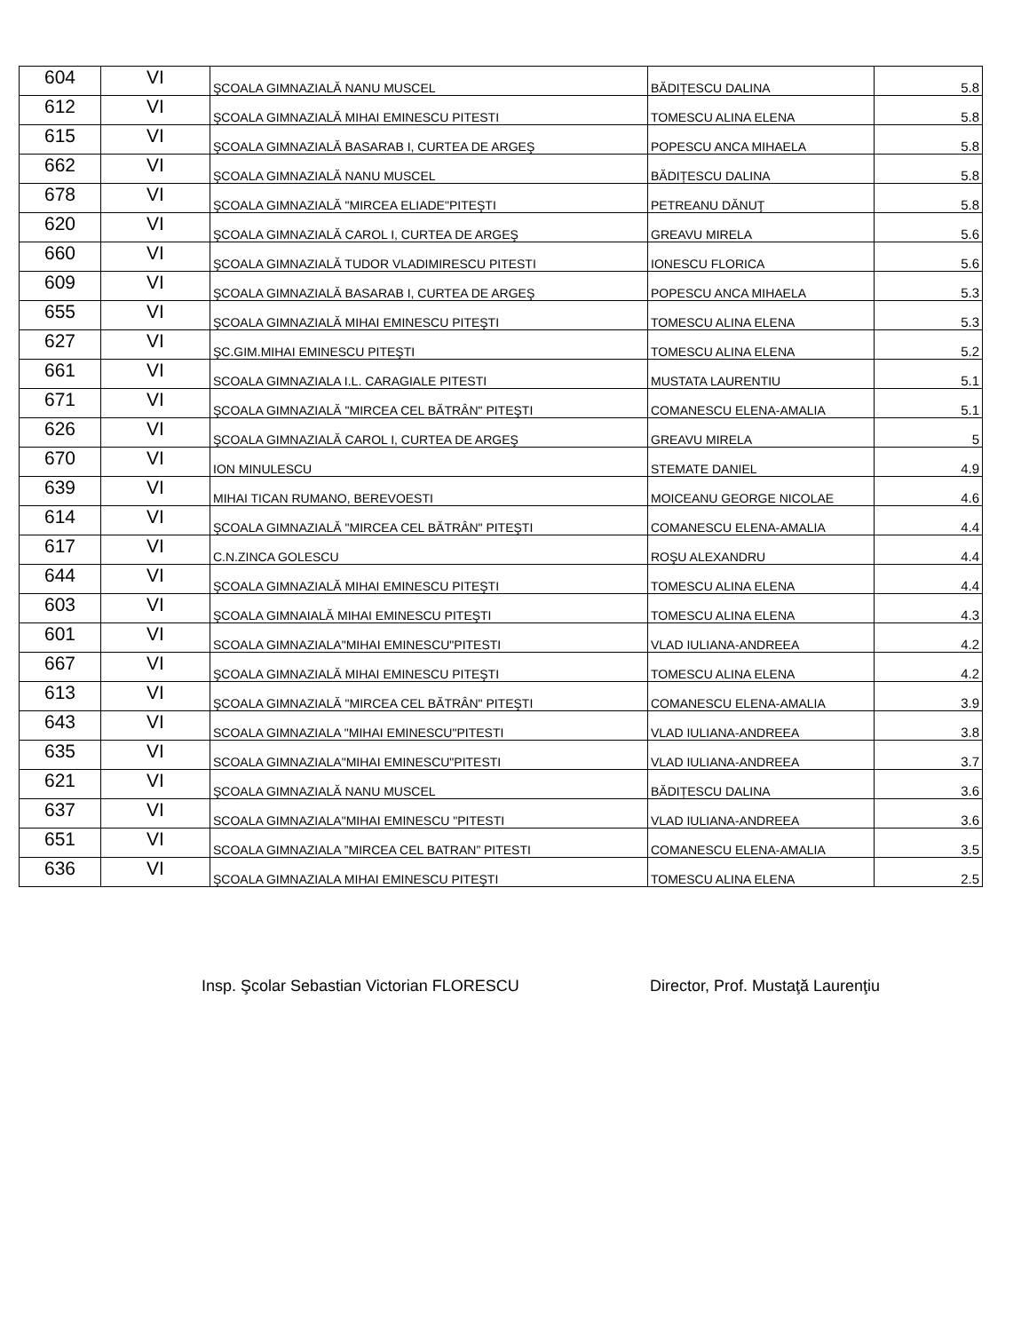| 604 | VI | ŞCOALA GIMNAZIALĂ NANU MUSCEL | BĂDIȚESCU DALINA | 5.8 |
| 612 | VI | ŞCOALA GIMNAZIALĂ MIHAI EMINESCU PITESTI | TOMESCU ALINA ELENA | 5.8 |
| 615 | VI | ŞCOALA GIMNAZIALĂ BASARAB I, CURTEA DE ARGEŞ | POPESCU ANCA MIHAELA | 5.8 |
| 662 | VI | ŞCOALA GIMNAZIALĂ NANU MUSCEL | BĂDIȚESCU DALINA | 5.8 |
| 678 | VI | ŞCOALA GIMNAZIALĂ "MIRCEA ELIADE"PITEŞTI | PETREANU DĂNUŢ | 5.8 |
| 620 | VI | ŞCOALA GIMNAZIALĂ CAROL I, CURTEA DE ARGEŞ | GREAVU MIRELA | 5.6 |
| 660 | VI | ŞCOALA GIMNAZIALĂ TUDOR VLADIMIRESCU PITESTI | IONESCU FLORICA | 5.6 |
| 609 | VI | ŞCOALA GIMNAZIALĂ BASARAB I, CURTEA DE ARGEŞ | POPESCU ANCA MIHAELA | 5.3 |
| 655 | VI | ŞCOALA GIMNAZIALĂ MIHAI EMINESCU PITEŞTI | TOMESCU ALINA ELENA | 5.3 |
| 627 | VI | ŞC.GIM.MIHAI EMINESCU PITEŞTI | TOMESCU ALINA ELENA | 5.2 |
| 661 | VI | SCOALA GIMNAZIALA I.L. CARAGIALE PITESTI | MUSTATA LAURENTIU | 5.1 |
| 671 | VI | ŞCOALA GIMNAZIALĂ "MIRCEA CEL BĂTRÂN" PITEŞTI | COMANESCU ELENA-AMALIA | 5.1 |
| 626 | VI | ŞCOALA GIMNAZIALĂ CAROL I, CURTEA DE ARGEŞ | GREAVU MIRELA | 5 |
| 670 | VI | ION MINULESCU | STEMATE DANIEL | 4.9 |
| 639 | VI | MIHAI TICAN RUMANO, BEREVOESTI | MOICEANU GEORGE NICOLAE | 4.6 |
| 614 | VI | ŞCOALA GIMNAZIALĂ "MIRCEA CEL BĂTRÂN" PITEŞTI | COMANESCU ELENA-AMALIA | 4.4 |
| 617 | VI | C.N.ZINCA GOLESCU | ROŞU ALEXANDRU | 4.4 |
| 644 | VI | ŞCOALA GIMNAZIALĂ MIHAI EMINESCU PITEŞTI | TOMESCU ALINA ELENA | 4.4 |
| 603 | VI | ŞCOALA GIMNAIALĂ MIHAI EMINESCU PITEŞTI | TOMESCU ALINA ELENA | 4.3 |
| 601 | VI | SCOALA GIMNAZIALA"MIHAI EMINESCU"PITESTI | VLAD IULIANA-ANDREEA | 4.2 |
| 667 | VI | ŞCOALA GIMNAZIALĂ MIHAI EMINESCU PITEŞTI | TOMESCU ALINA ELENA | 4.2 |
| 613 | VI | ŞCOALA GIMNAZIALĂ "MIRCEA CEL BĂTRÂN" PITEŞTI | COMANESCU ELENA-AMALIA | 3.9 |
| 643 | VI | SCOALA GIMNAZIALA "MIHAI EMINESCU"PITESTI | VLAD IULIANA-ANDREEA | 3.8 |
| 635 | VI | SCOALA GIMNAZIALA"MIHAI EMINESCU"PITESTI | VLAD IULIANA-ANDREEA | 3.7 |
| 621 | VI | ŞCOALA GIMNAZIALĂ NANU MUSCEL | BĂDIȚESCU DALINA | 3.6 |
| 637 | VI | SCOALA GIMNAZIALA"MIHAI EMINESCU "PITESTI | VLAD IULIANA-ANDREEA | 3.6 |
| 651 | VI | SCOALA GIMNAZIALA ”MIRCEA CEL BATRAN” PITESTI | COMANESCU ELENA-AMALIA | 3.5 |
| 636 | VI | ŞCOALA GIMNAZIALA MIHAI EMINESCU PITEŞTI | TOMESCU ALINA ELENA | 2.5 |
Insp. Şcolar Sebastian Victorian FLORESCU Director, Prof. Mustaţă Laurenţiu